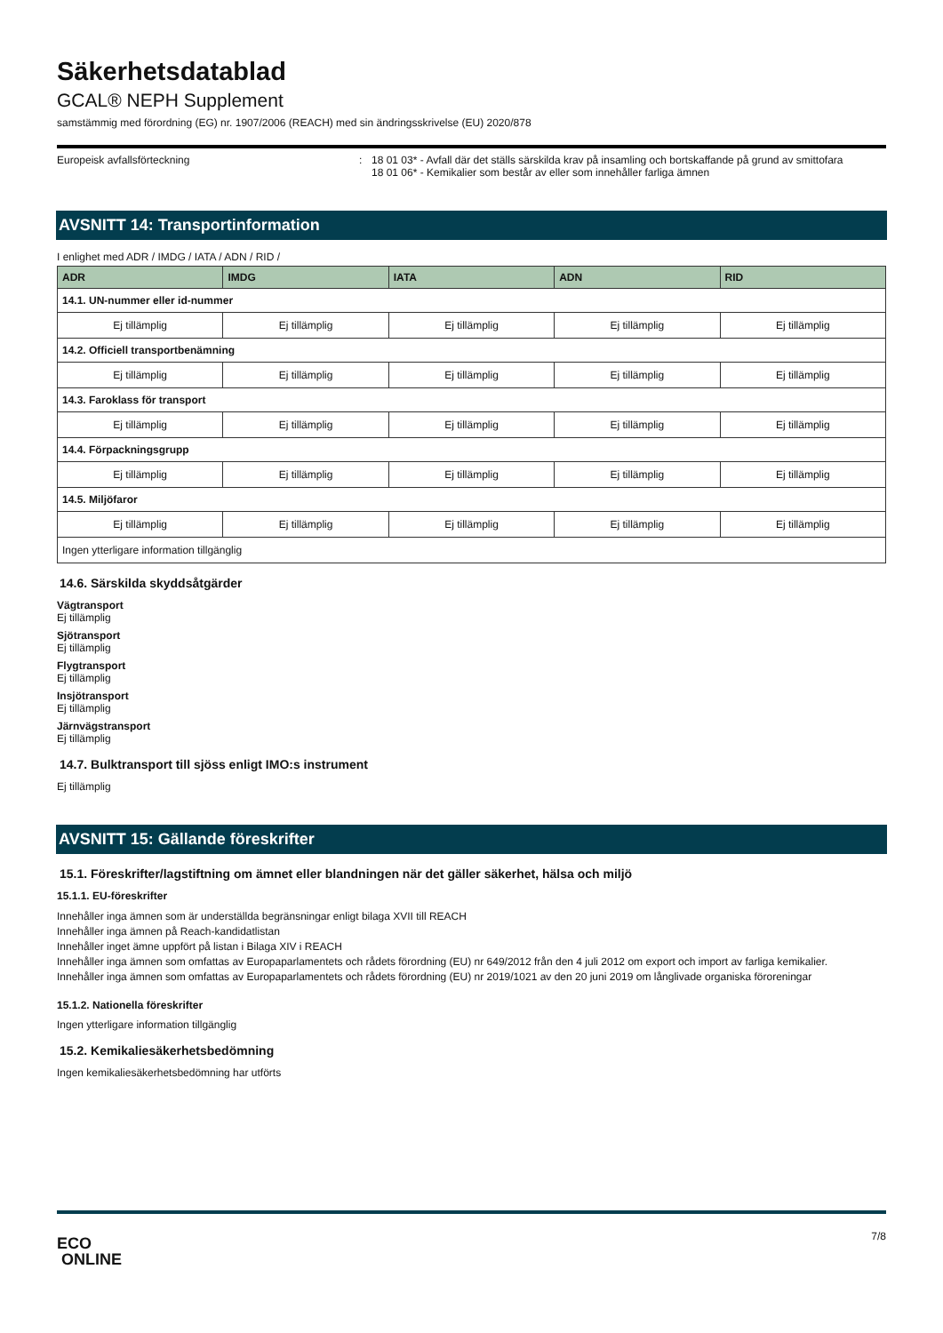Säkerhetsdatablad
GCAL® NEPH Supplement
samstämmig med förordning (EG) nr. 1907/2006 (REACH) med sin ändringsskrivelse (EU) 2020/878
Europeisk avfallsförteckning : 18 01 03* - Avfall där det ställs särskilda krav på insamling och bortskaffande på grund av smittofara
18 01 06* - Kemikalier som består av eller som innehåller farliga ämnen
AVSNITT 14: Transportinformation
I enlighet med ADR / IMDG / IATA / ADN / RID /
| ADR | IMDG | IATA | ADN | RID |
| --- | --- | --- | --- | --- |
| 14.1. UN-nummer eller id-nummer | | | | |
| Ej tillämplig | Ej tillämplig | Ej tillämplig | Ej tillämplig | Ej tillämplig |
| 14.2. Officiell transportbenämning | | | | |
| Ej tillämplig | Ej tillämplig | Ej tillämplig | Ej tillämplig | Ej tillämplig |
| 14.3. Faroklass för transport | | | | |
| Ej tillämplig | Ej tillämplig | Ej tillämplig | Ej tillämplig | Ej tillämplig |
| 14.4. Förpackningsgrupp | | | | |
| Ej tillämplig | Ej tillämplig | Ej tillämplig | Ej tillämplig | Ej tillämplig |
| 14.5. Miljöfaror | | | | |
| Ej tillämplig | Ej tillämplig | Ej tillämplig | Ej tillämplig | Ej tillämplig |
| Ingen ytterligare information tillgänglig | | | | |
14.6. Särskilda skyddsåtgärder
Vägtransport
Ej tillämplig
Sjötransport
Ej tillämplig
Flygtransport
Ej tillämplig
Insjötransport
Ej tillämplig
Järnvägstransport
Ej tillämplig
14.7. Bulktransport till sjöss enligt IMO:s instrument
Ej tillämplig
AVSNITT 15: Gällande föreskrifter
15.1. Föreskrifter/lagstiftning om ämnet eller blandningen när det gäller säkerhet, hälsa och miljö
15.1.1. EU-föreskrifter
Innehåller inga ämnen som är underställda begränsningar enligt bilaga XVII till REACH
Innehåller inga ämnen på Reach-kandidatlistan
Innehåller inget ämne uppfört på listan i Bilaga XIV i REACH
Innehåller inga ämnen som omfattas av Europaparlamentets och rådets förordning (EU) nr 649/2012 från den 4 juli 2012 om export och import av farliga kemikalier.
Innehåller inga ämnen som omfattas av Europaparlamentets och rådets förordning (EU) nr 2019/1021 av den 20 juni 2019 om långlivade organiska föroreningar
15.1.2. Nationella föreskrifter
Ingen ytterligare information tillgänglig
15.2. Kemikaliesäkerhetsbedömning
Ingen kemikaliesäkerhetsbedömning har utförts
ECO
ONLINE
7/8